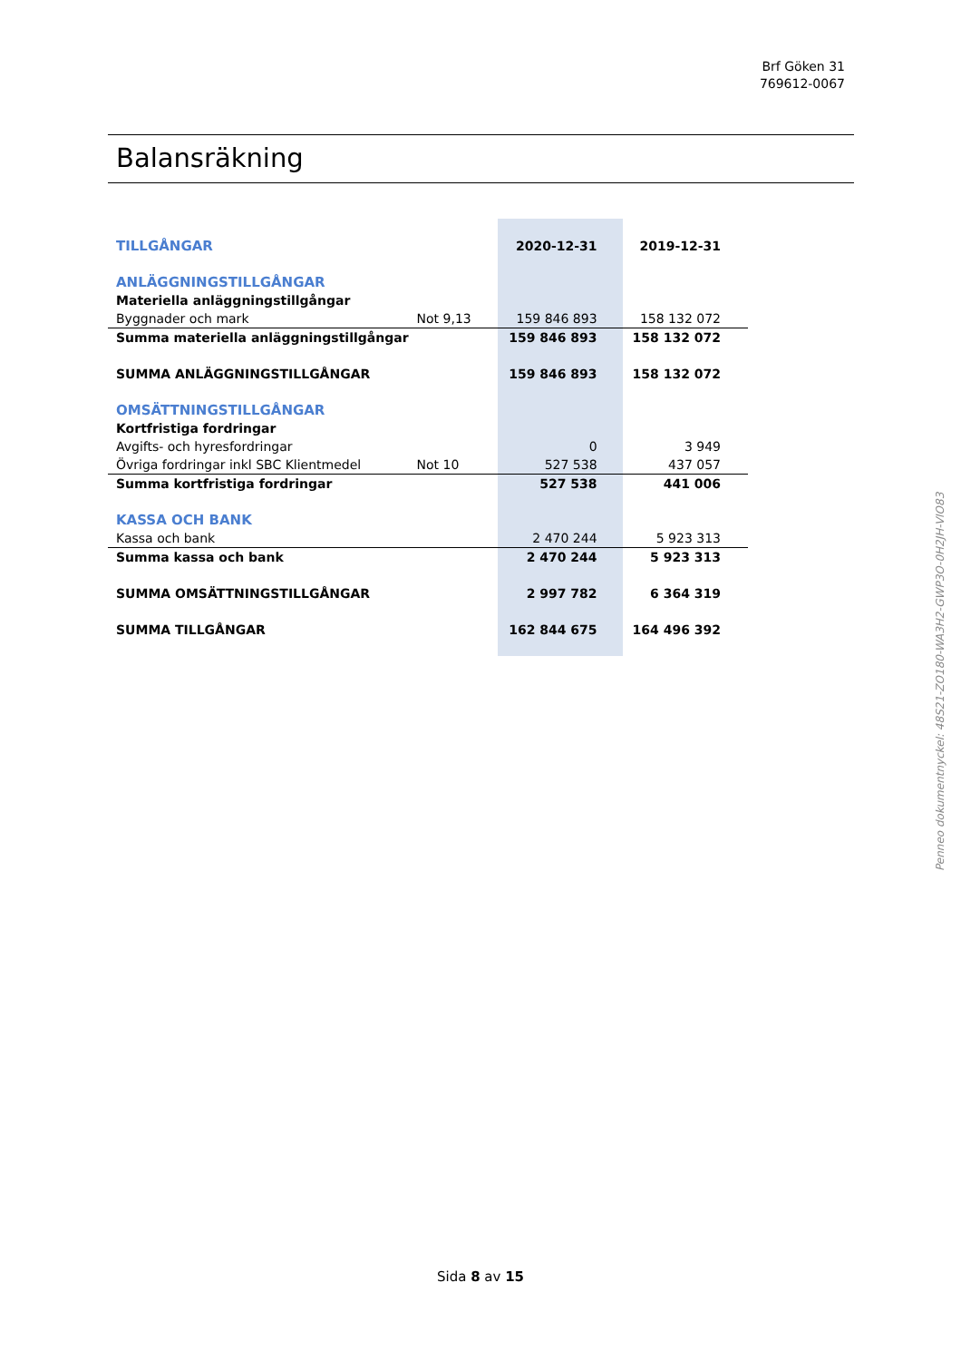Brf Göken 31
769612-0067
Balansräkning
| TILLGÅNGAR | | 2020-12-31 | 2019-12-31 |
| ANLÄGGNINGSTILLGÅNGAR | | | |
| Materiella anläggningstillgångar | | | |
| Byggnader och mark | Not 9,13 | 159 846 893 | 158 132 072 |
| Summa materiella anläggningstillgångar | | 159 846 893 | 158 132 072 |
| SUMMA ANLÄGGNINGSTILLGÅNGAR | | 159 846 893 | 158 132 072 |
| OMSÄTTNINGSTILLGÅNGAR | | | |
| Kortfristiga fordringar | | | |
| Avgifts- och hyresfordringar | | 0 | 3 949 |
| Övriga fordringar inkl SBC Klientmedel | Not 10 | 527 538 | 437 057 |
| Summa kortfristiga fordringar | | 527 538 | 441 006 |
| KASSA OCH BANK | | | |
| Kassa och bank | | 2 470 244 | 5 923 313 |
| Summa kassa och bank | | 2 470 244 | 5 923 313 |
| SUMMA OMSÄTTNINGSTILLGÅNGAR | | 2 997 782 | 6 364 319 |
| SUMMA TILLGÅNGAR | | 162 844 675 | 164 496 392 |
Penneo dokumentnyckel: 48S21-ZO180-WA3H2-GWP3O-0H2JH-VIO83
Sida 8 av 15